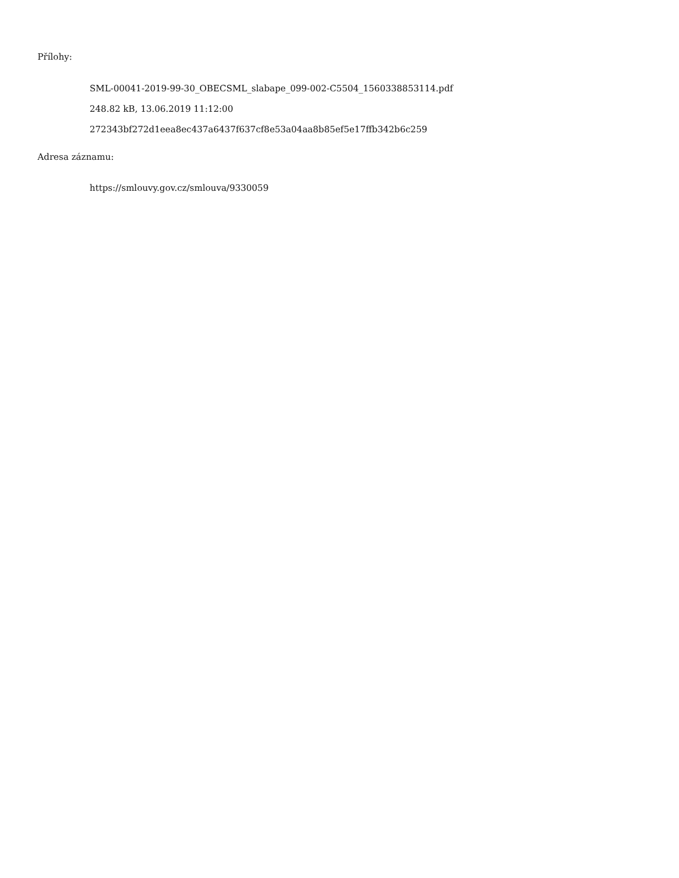Přílohy:
SML-00041-2019-99-30_OBECSML_slabape_099-002-C5504_1560338853114.pdf
248.82 kB, 13.06.2019 11:12:00
272343bf272d1eea8ec437a6437f637cf8e53a04aa8b85ef5e17ffb342b6c259
Adresa záznamu:
https://smlouvy.gov.cz/smlouva/9330059